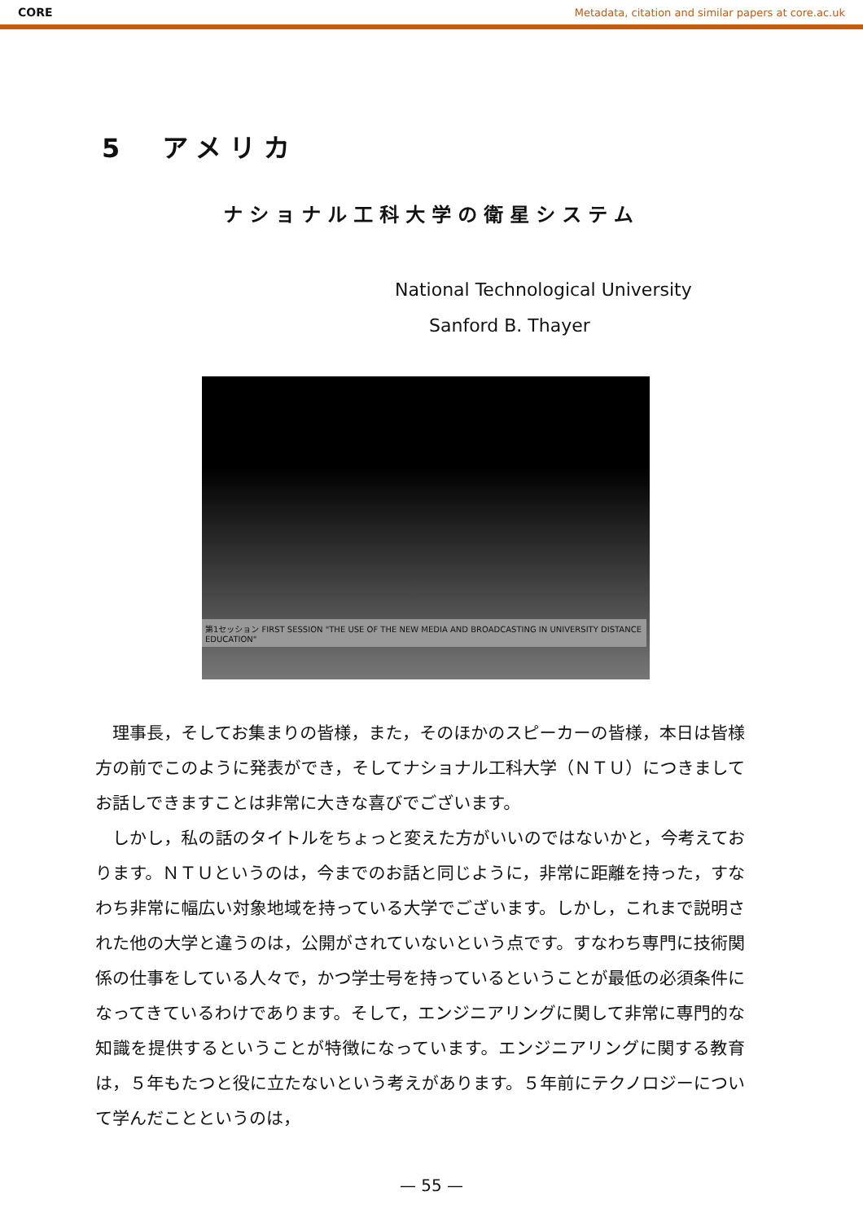CORE Metadata, citation and similar papers at core.ac.uk
5　アメリカ
ナショナル工科大学の衛星システム
National Technological University
Sanford B. Thayer
第1セッション FIRST SESSION "THE USE OF THE NEW MEDIA AND BROADCASTING IN UNIVERSITY DISTANCE EDUCATION"
理事長，そしてお集まりの皆様，また，そのほかのスピーカーの皆様，本日は皆様方の前でこのように発表ができ，そしてナショナル工科大学（ＮＴＵ）につきましてお話しできますことは非常に大きな喜びでございます。
しかし，私の話のタイトルをちょっと変えた方がいいのではないかと，今考えております。ＮＴＵというのは，今までのお話と同じように，非常に距離を持った，すなわち非常に幅広い対象地域を持っている大学でございます。しかし，これまで説明された他の大学と違うのは，公開がされていないという点です。すなわち専門に技術関係の仕事をしている人々で，かつ学士号を持っているということが最低の必須条件になってきているわけであります。そして，エンジニアリングに関して非常に専門的な知識を提供するということが特徴になっています。エンジニアリングに関する教育は，５年もたつと役に立たないという考えがあります。５年前にテクノロジーについて学んだことというのは，
— 55 —